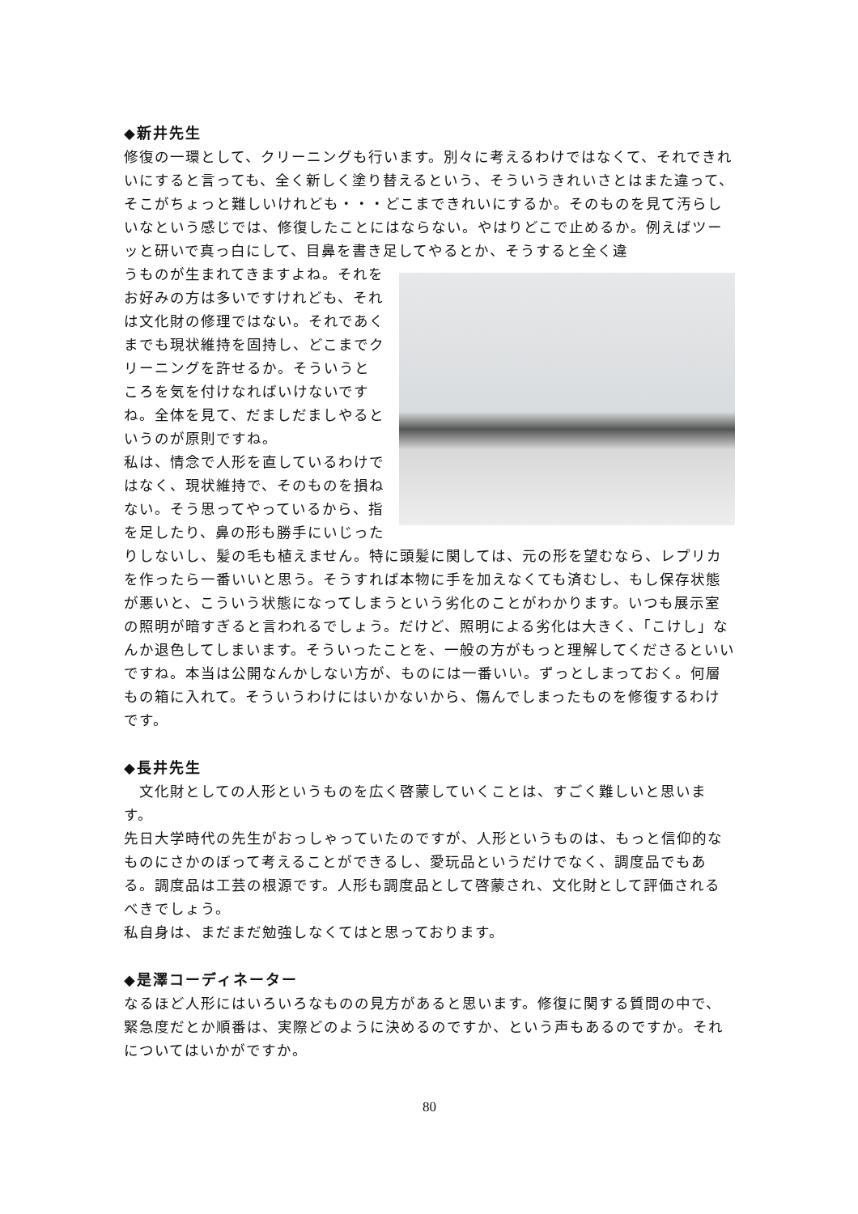◆新井先生
修復の一環として、クリーニングも行います。別々に考えるわけではなくて、それできれいにすると言っても、全く新しく塗り替えるという、そういうきれいさとはまた違って、そこがちょっと難しいけれども・・・どこまできれいにするか。そのものを見て汚らしいなという感じでは、修復したことにはならない。やはりどこで止めるか。例えばツーッと研いで真っ白にして、目鼻を書き足してやるとか、そうすると全く違
うものが生まれてきますよね。それをお好みの方は多いですけれども、それは文化財の修理ではない。それであくまでも現状維持を固持し、どこまでクリーニングを許せるか。そういうところを気を付けなればいけないですね。全体を見て、だましだましやるというのが原則ですね。
私は、情念で人形を直しているわけではなく、現状維持で、そのものを損ねない。そう思ってやっているから、指を足したり、鼻の形も勝手にいじったりしないし、髪の毛も植えません。特に頭髪に関しては、元の形を望むなら、レプリカを作ったら一番いいと思う。そうすれば本物に手を加えなくても済むし、もし保存状態が悪いと、こういう状態になってしまうという劣化のことがわかります。いつも展示室の照明が暗すぎると言われるでしょう。だけど、照明による劣化は大きく、「こけし」なんか退色してしまいます。そういったことを、一般の方がもっと理解してくださるといいですね。本当は公開なんかしない方が、ものには一番いい。ずっとしまっておく。何層もの箱に入れて。そういうわけにはいかないから、傷んでしまったものを修復するわけです。
◆長井先生
　文化財としての人形というものを広く啓蒙していくことは、すごく難しいと思います。
先日大学時代の先生がおっしゃっていたのですが、人形というものは、もっと信仰的なものにさかのぼって考えることができるし、愛玩品というだけでなく、調度品でもある。調度品は工芸の根源です。人形も調度品として啓蒙され、文化財として評価されるべきでしょう。
私自身は、まだまだ勉強しなくてはと思っております。
◆是澤コーディネーター
なるほど人形にはいろいろなものの見方があると思います。修復に関する質問の中で、緊急度だとか順番は、実際どのように決めるのですか、という声もあるのですか。それについてはいかがですか。
80